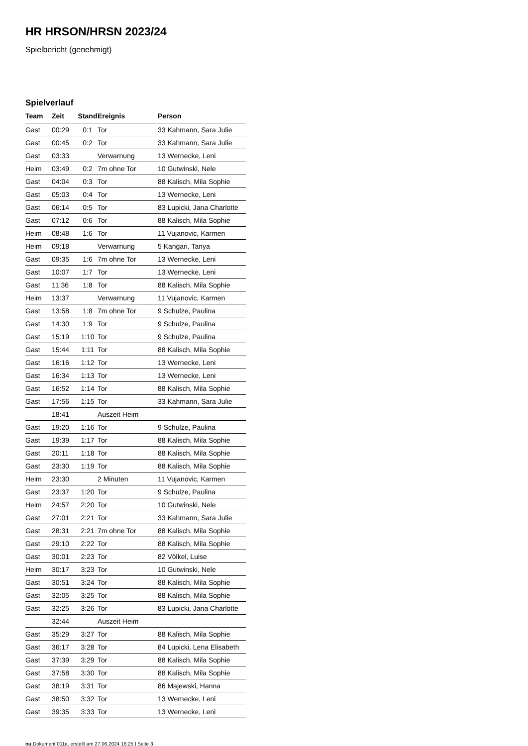HR HRSON/HRSN 2023/24
Spielbericht (genehmigt)
Spielverlauf
| Team | Zeit | Stand | Ereignis | Person |
| --- | --- | --- | --- | --- |
| Gast | 00:29 | 0:1 | Tor | 33 Kahmann, Sara Julie |
| Gast | 00:45 | 0:2 | Tor | 33 Kahmann, Sara Julie |
| Gast | 03:33 | | Verwarnung | 13 Wernecke, Leni |
| Heim | 03:49 | 0:2 | 7m ohne Tor | 10 Gutwinski, Nele |
| Gast | 04:04 | 0:3 | Tor | 88 Kalisch, Mila Sophie |
| Gast | 05:03 | 0:4 | Tor | 13 Wernecke, Leni |
| Gast | 06:14 | 0:5 | Tor | 83 Lupicki, Jana Charlotte |
| Gast | 07:12 | 0:6 | Tor | 88 Kalisch, Mila Sophie |
| Heim | 08:48 | 1:6 | Tor | 11 Vujanovic, Karmen |
| Heim | 09:18 | | Verwarnung | 5 Kangari, Tanya |
| Gast | 09:35 | 1:6 | 7m ohne Tor | 13 Wernecke, Leni |
| Gast | 10:07 | 1:7 | Tor | 13 Wernecke, Leni |
| Gast | 11:36 | 1:8 | Tor | 88 Kalisch, Mila Sophie |
| Heim | 13:37 | | Verwarnung | 11 Vujanovic, Karmen |
| Gast | 13:58 | 1:8 | 7m ohne Tor | 9 Schulze, Paulina |
| Gast | 14:30 | 1:9 | Tor | 9 Schulze, Paulina |
| Gast | 15:19 | 1:10 | Tor | 9 Schulze, Paulina |
| Gast | 15:44 | 1:11 | Tor | 88 Kalisch, Mila Sophie |
| Gast | 16:16 | 1:12 | Tor | 13 Wernecke, Leni |
| Gast | 16:34 | 1:13 | Tor | 13 Wernecke, Leni |
| Gast | 16:52 | 1:14 | Tor | 88 Kalisch, Mila Sophie |
| Gast | 17:56 | 1:15 | Tor | 33 Kahmann, Sara Julie |
| | 18:41 | | Auszeit Heim | |
| Gast | 19:20 | 1:16 | Tor | 9 Schulze, Paulina |
| Gast | 19:39 | 1:17 | Tor | 88 Kalisch, Mila Sophie |
| Gast | 20:11 | 1:18 | Tor | 88 Kalisch, Mila Sophie |
| Gast | 23:30 | 1:19 | Tor | 88 Kalisch, Mila Sophie |
| Heim | 23:30 | | 2 Minuten | 11 Vujanovic, Karmen |
| Gast | 23:37 | 1:20 | Tor | 9 Schulze, Paulina |
| Heim | 24:57 | 2:20 | Tor | 10 Gutwinski, Nele |
| Gast | 27:01 | 2:21 | Tor | 33 Kahmann, Sara Julie |
| Gast | 28:31 | 2:21 | 7m ohne Tor | 88 Kalisch, Mila Sophie |
| Gast | 29:10 | 2:22 | Tor | 88 Kalisch, Mila Sophie |
| Gast | 30:01 | 2:23 | Tor | 82 Völkel, Luise |
| Heim | 30:17 | 3:23 | Tor | 10 Gutwinski, Nele |
| Gast | 30:51 | 3:24 | Tor | 88 Kalisch, Mila Sophie |
| Gast | 32:05 | 3:25 | Tor | 88 Kalisch, Mila Sophie |
| Gast | 32:25 | 3:26 | Tor | 83 Lupicki, Jana Charlotte |
| | 32:44 | | Auszeit Heim | |
| Gast | 35:29 | 3:27 | Tor | 88 Kalisch, Mila Sophie |
| Gast | 36:17 | 3:28 | Tor | 84 Lupicki, Lena Elisabeth |
| Gast | 37:39 | 3:29 | Tor | 88 Kalisch, Mila Sophie |
| Gast | 37:58 | 3:30 | Tor | 88 Kalisch, Mila Sophie |
| Gast | 38:19 | 3:31 | Tor | 86 Majewski, Hanna |
| Gast | 38:50 | 3:32 | Tor | 13 Wernecke, Leni |
| Gast | 39:35 | 3:33 | Tor | 13 Wernecke, Leni |
nu.Dokument 011e, erstellt am 27.06.2024 16:25 | Seite 3